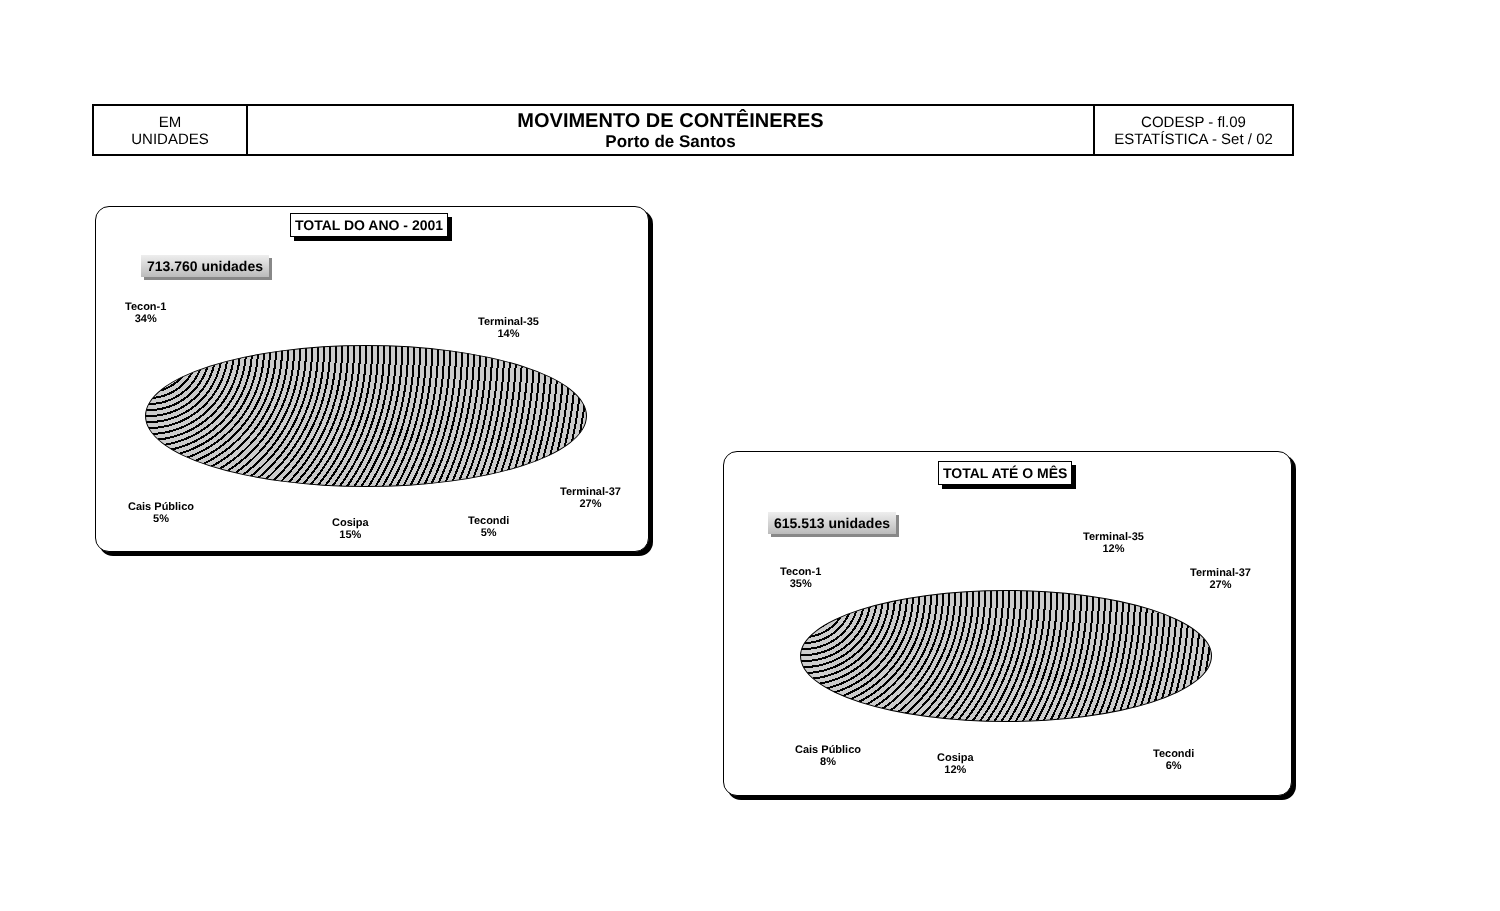| EM UNIDADES | MOVIMENTO DE CONTÊINERES Porto de Santos | CODESP - fl.09 ESTATÍSTICA - Set / 02 |
TOTAL DO ANO - 2001
713.760 unidades
Tecon-1
34%
Terminal-35
14%
Terminal-37
27%
Cais Público
5%
Cosipa
15%
Tecondi
5%
TOTAL ATÉ O MÊS
615.513 unidades
Tecon-1
35%
Terminal-35
12%
Terminal-37
27%
Cais Público
8%
Cosipa
12%
Tecondi
6%